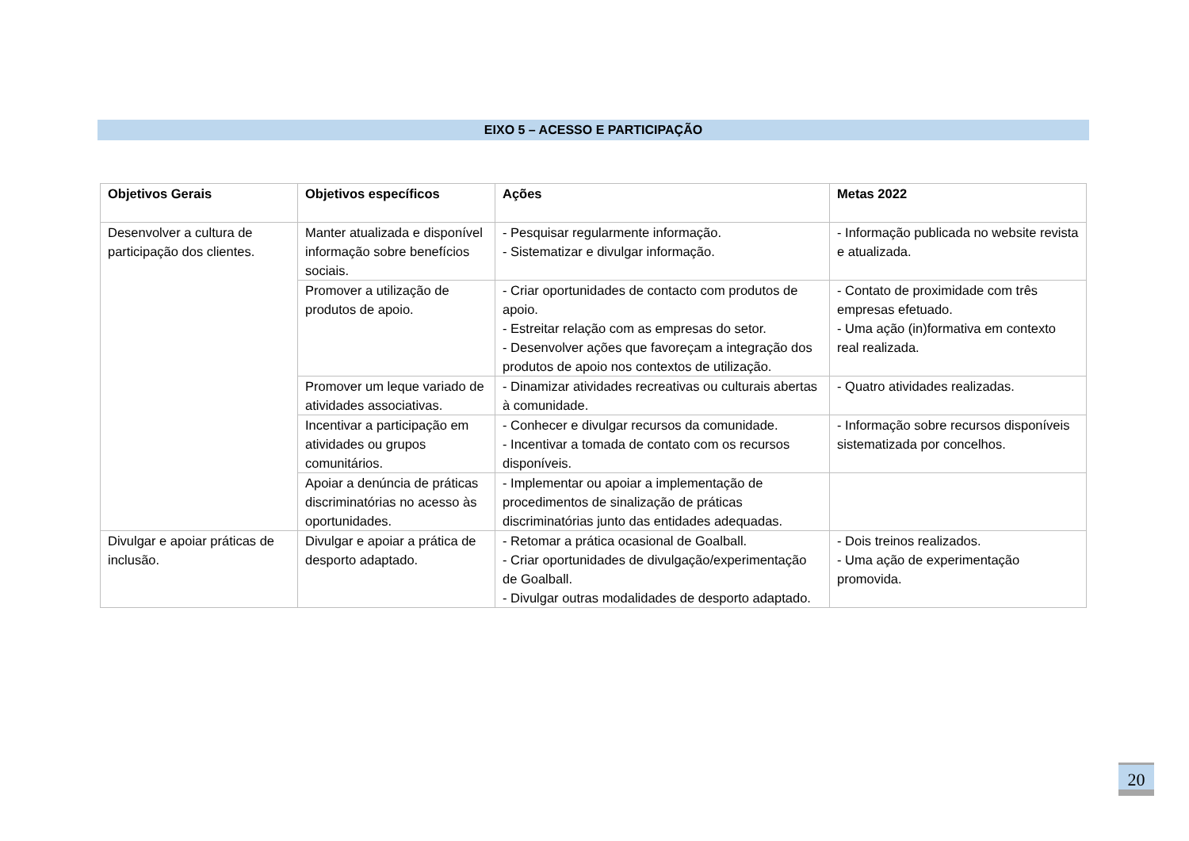EIXO 5 – ACESSO E PARTICIPAÇÃO
| Objetivos Gerais | Objetivos específicos | Ações | Metas 2022 |
| --- | --- | --- | --- |
| Desenvolver a cultura de participação dos clientes. | Manter atualizada e disponível informação sobre benefícios sociais. | - Pesquisar regularmente informação. - Sistematizar e divulgar informação. | - Informação publicada no website revista e atualizada. |
| | Promover a utilização de produtos de apoio. | - Criar oportunidades de contacto com produtos de apoio. - Estreitar relação com as empresas do setor. - Desenvolver ações que favoreçam a integração dos produtos de apoio nos contextos de utilização. | - Contato de proximidade com três empresas efetuado. - Uma ação (in)formativa em contexto real realizada. |
| | Promover um leque variado de atividades associativas. | - Dinamizar atividades recreativas ou culturais abertas à comunidade. | - Quatro atividades realizadas. |
| | Incentivar a participação em atividades ou grupos comunitários. | - Conhecer e divulgar recursos da comunidade. - Incentivar a tomada de contato com os recursos disponíveis. | - Informação sobre recursos disponíveis sistematizada por concelhos. |
| | Apoiar a denúncia de práticas discriminatórias no acesso às oportunidades. | - Implementar ou apoiar a implementação de procedimentos de sinalização de práticas discriminatórias junto das entidades adequadas. | |
| Divulgar e apoiar práticas de inclusão. | Divulgar e apoiar a prática de desporto adaptado. | - Retomar a prática ocasional de Goalball. - Criar oportunidades de divulgação/experimentação de Goalball. - Divulgar outras modalidades de desporto adaptado. | - Dois treinos realizados. - Uma ação de experimentação promovida. |
20